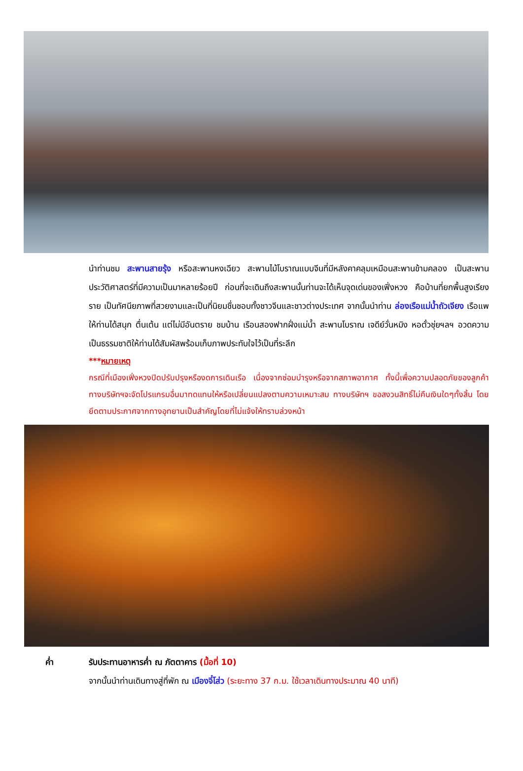นำท่านชม สะพานสายรุ้ง หรือสะพานหงเฉียว สะพานไม้โบราณแบบจีนที่มีหลังคาคลุมเหมือนสะพานข้ามคลอง เป็นสะพานประวัติศาสตร์ที่มีความเป็นมาหลายร้อยปี ก่อนที่จะเดินถึงสะพานนั้นท่านจะได้เห็นจุดเด่นของเฟิ่งหวง คือบ้านที่ยกพื้นสูงเรียงราย เป็นทัศนียภาพที่สวยงามและเป็นที่นิยมชื่นชอบทั้งชาวจีนและชาวต่างประเทศ จากนั้นนำท่าน ล่องเรือแม่น้ำถัวเจียง เรือแพ ให้ท่านได้สนุก ตื่นเต้น แต่ไม่มีอันตราย ชมบ้าน เรือนสองฟากฝั่งแม่น้ำ สะพานโบราณ เจดีย์วั่นหมิง หอตั๋วชุ่ยฯลฯ อวดความเป็นธรรมชาติให้ท่านได้สัมผัสพร้อมเก็บภาพประทับใจไว้เป็นที่ระลึก
***หมายเหตุ
กรณีที่เมืองเฟิ่งหวงปิดปรับปรุงหรืองดการเดินเรือ เนื่องจากซ่อมบำรุงหรือจากสภาพอากาศ ทั้งนี้เพื่อความปลอดภัยของลูกค้า ทางบริษัทฯจะจัดโปรแกรมอื่นมาทดแทนให้หรือเปลี่ยนแปลงตามความเหมาะสม ทางบริษัทฯ ขอสงวนสิทธิ์ไม่คืนเงินใดๆทั้งสิ้น โดยยึดตามประกาศจากทางอุทยานเป็นสำคัญโดยที่ไม่แจ้งให้ทราบล่วงหน้า
ค่ำ รับประทานอาหารค่ำ ณ ภัตตาคาร (มื้อที่ 10)
จากนั้นนำท่านเดินทางสู่ที่พัก ณ เมืองจี๋โส่ว (ระยะทาง 37 ก.ม. ใช้เวลาเดินทางประมาณ 40 นาที)